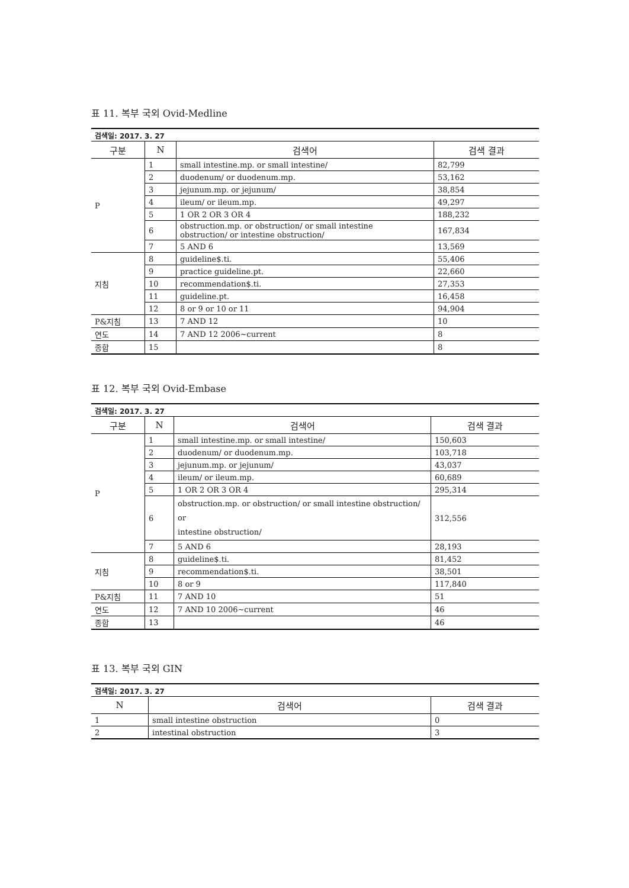표 11. 복부 국외 Ovid-Medline
| 검색일: 2017. 3. 27 | | | |
| 구분 | N | 검색어 | 검색 결과 |
| P | 1 | small intestine.mp. or small intestine/ | 82,799 |
| | 2 | duodenum/ or duodenum.mp. | 53,162 |
| | 3 | jejunum.mp. or jejunum/ | 38,854 |
| | 4 | ileum/ or ileum.mp. | 49,297 |
| | 5 | 1 OR 2 OR 3 OR 4 | 188,232 |
| | 6 | obstruction.mp. or obstruction/ or small intestine obstruction/ or intestine obstruction/ | 167,834 |
| | 7 | 5 AND 6 | 13,569 |
| 지침 | 8 | guideline$.ti. | 55,406 |
| | 9 | practice guideline.pt. | 22,660 |
| | 10 | recommendation$.ti. | 27,353 |
| | 11 | guideline.pt. | 16,458 |
| | 12 | 8 or 9 or 10 or 11 | 94,904 |
| P&지침 | 13 | 7 AND 12 | 10 |
| 연도 | 14 | 7 AND 12 2006~current | 8 |
| 종합 | 15 | | 8 |
표 12. 복부 국외 Ovid-Embase
| 검색일: 2017. 3. 27 | | | |
| 구분 | N | 검색어 | 검색 결과 |
| P | 1 | small intestine.mp. or small intestine/ | 150,603 |
| | 2 | duodenum/ or duodenum.mp. | 103,718 |
| | 3 | jejunum.mp. or jejunum/ | 43,037 |
| | 4 | ileum/ or ileum.mp. | 60,689 |
| | 5 | 1 OR 2 OR 3 OR 4 | 295,314 |
| | 6 | obstruction.mp. or obstruction/ or small intestine obstruction/ or intestine obstruction/ | 312,556 |
| | 7 | 5 AND 6 | 28,193 |
| 지침 | 8 | guideline$.ti. | 81,452 |
| | 9 | recommendation$.ti. | 38,501 |
| | 10 | 8 or 9 | 117,840 |
| P&지침 | 11 | 7 AND 10 | 51 |
| 연도 | 12 | 7 AND 10 2006~current | 46 |
| 종합 | 13 | | 46 |
표 13. 복부 국외 GIN
| 검색일: 2017. 3. 27 | | |
| N | 검색어 | 검색 결과 |
| 1 | small intestine obstruction | 0 |
| 2 | intestinal obstruction | 3 |